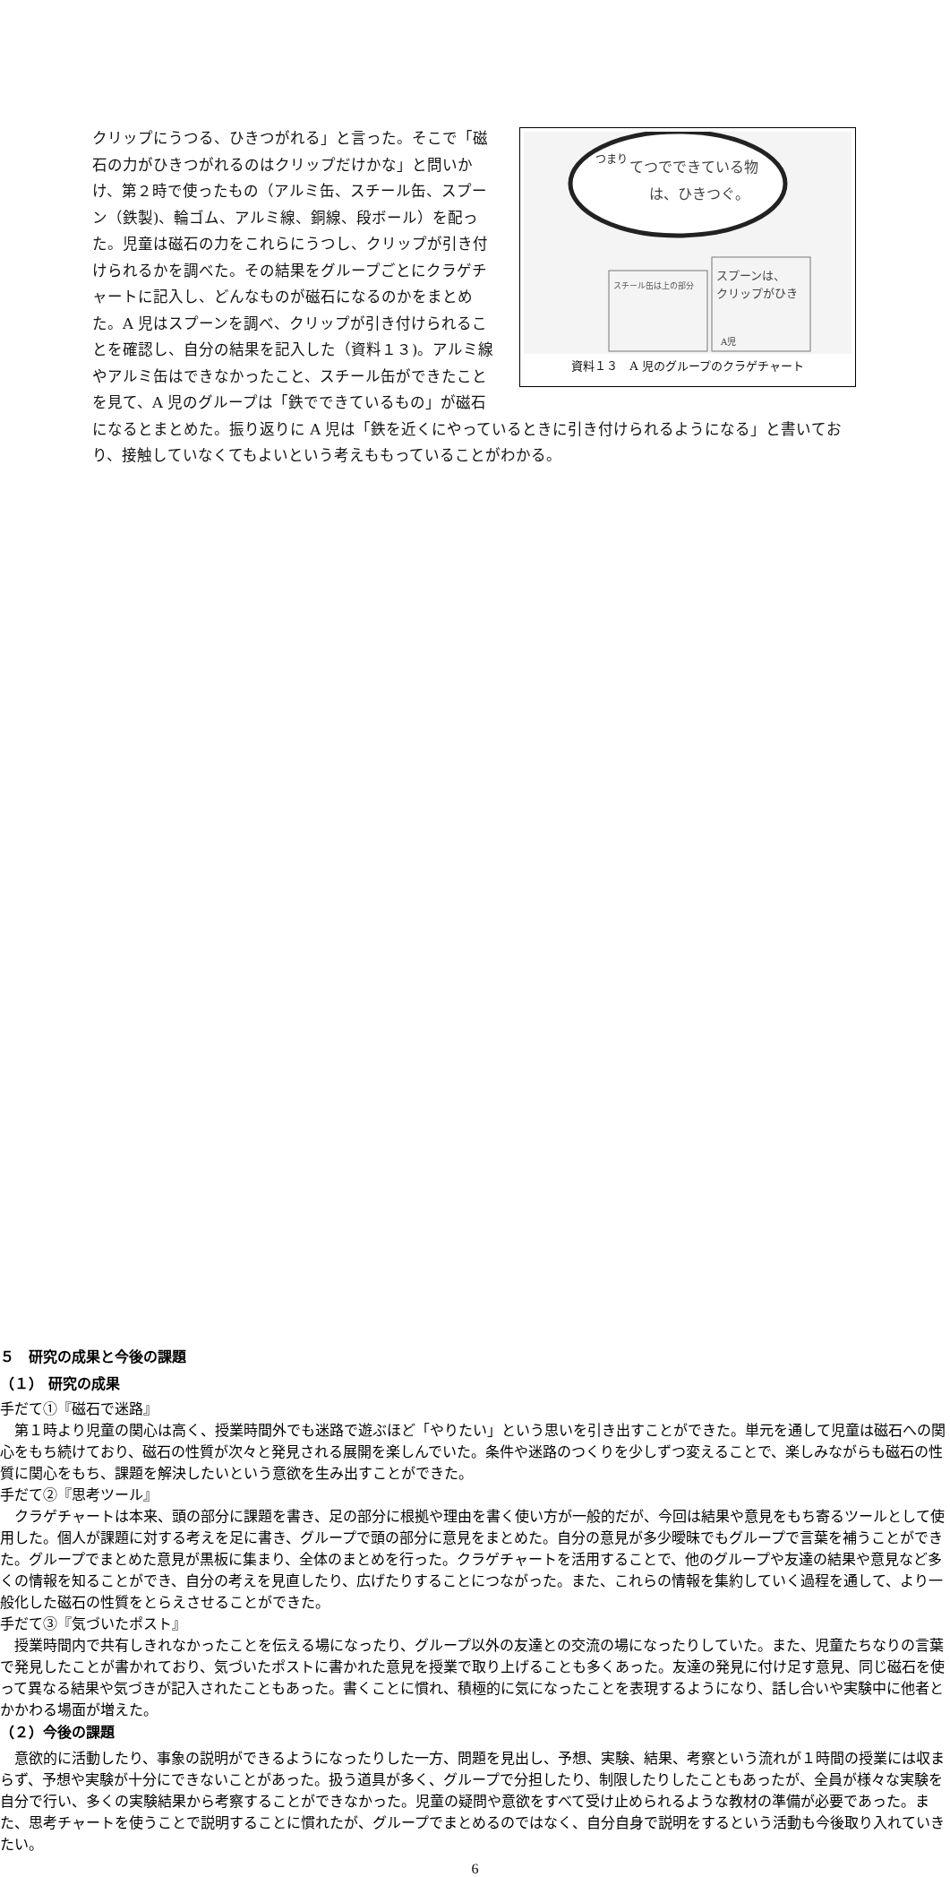てつでできている物
は、ひきつぐ。
つまり
スチール缶は上の部分
スプーンは、
クリップがひき
A児
資料１３　A 児のグループのクラゲチャート
クリップにうつる、ひきつがれる」と言った。そこで「磁石の力がひきつがれるのはクリップだけかな」と問いかけ、第２時で使ったもの（アルミ缶、スチール缶、スプーン（鉄製)、輪ゴム、アルミ線、銅線、段ボール）を配った。児童は磁石の力をこれらにうつし、クリップが引き付けられるかを調べた。その結果をグループごとにクラゲチャートに記入し、どんなものが磁石になるのかをまとめた。A 児はスプーンを調べ、クリップが引き付けられることを確認し、自分の結果を記入した（資料１３)。アルミ線やアルミ缶はできなかったこと、スチール缶ができたことを見て、A 児のグループは「鉄でできているもの」が磁石になるとまとめた。振り返りに A 児は「鉄を近くにやっているときに引き付けられるようになる」と書いており、接触していなくてもよいという考えももっていることがわかる。
５　研究の成果と今後の課題
（１） 研究の成果
手だて①『磁石で迷路』
第１時より児童の関心は高く、授業時間外でも迷路で遊ぶほど「やりたい」という思いを引き出すことができた。単元を通して児童は磁石への関心をもち続けており、磁石の性質が次々と発見される展開を楽しんでいた。条件や迷路のつくりを少しずつ変えることで、楽しみながらも磁石の性質に関心をもち、課題を解決したいという意欲を生み出すことができた。
手だて②『思考ツール』
クラゲチャートは本来、頭の部分に課題を書き、足の部分に根拠や理由を書く使い方が一般的だが、今回は結果や意見をもち寄るツールとして使用した。個人が課題に対する考えを足に書き、グループで頭の部分に意見をまとめた。自分の意見が多少曖昧でもグループで言葉を補うことができた。グループでまとめた意見が黒板に集まり、全体のまとめを行った。クラゲチャートを活用することで、他のグループや友達の結果や意見など多くの情報を知ることができ、自分の考えを見直したり、広げたりすることにつながった。また、これらの情報を集約していく過程を通して、より一般化した磁石の性質をとらえさせることができた。
手だて③『気づいたポスト』
授業時間内で共有しきれなかったことを伝える場になったり、グループ以外の友達との交流の場になったりしていた。また、児童たちなりの言葉で発見したことが書かれており、気づいたポストに書かれた意見を授業で取り上げることも多くあった。友達の発見に付け足す意見、同じ磁石を使って異なる結果や気づきが記入されたこともあった。書くことに慣れ、積極的に気になったことを表現するようになり、話し合いや実験中に他者とかかわる場面が増えた。
（２）今後の課題
意欲的に活動したり、事象の説明ができるようになったりした一方、問題を見出し、予想、実験、結果、考察という流れが１時間の授業には収まらず、予想や実験が十分にできないことがあった。扱う道具が多く、グループで分担したり、制限したりしたこともあったが、全員が様々な実験を自分で行い、多くの実験結果から考察することができなかった。児童の疑問や意欲をすべて受け止められるような教材の準備が必要であった。また、思考チャートを使うことで説明することに慣れたが、グループでまとめるのではなく、自分自身で説明をするという活動も今後取り入れていきたい。
6